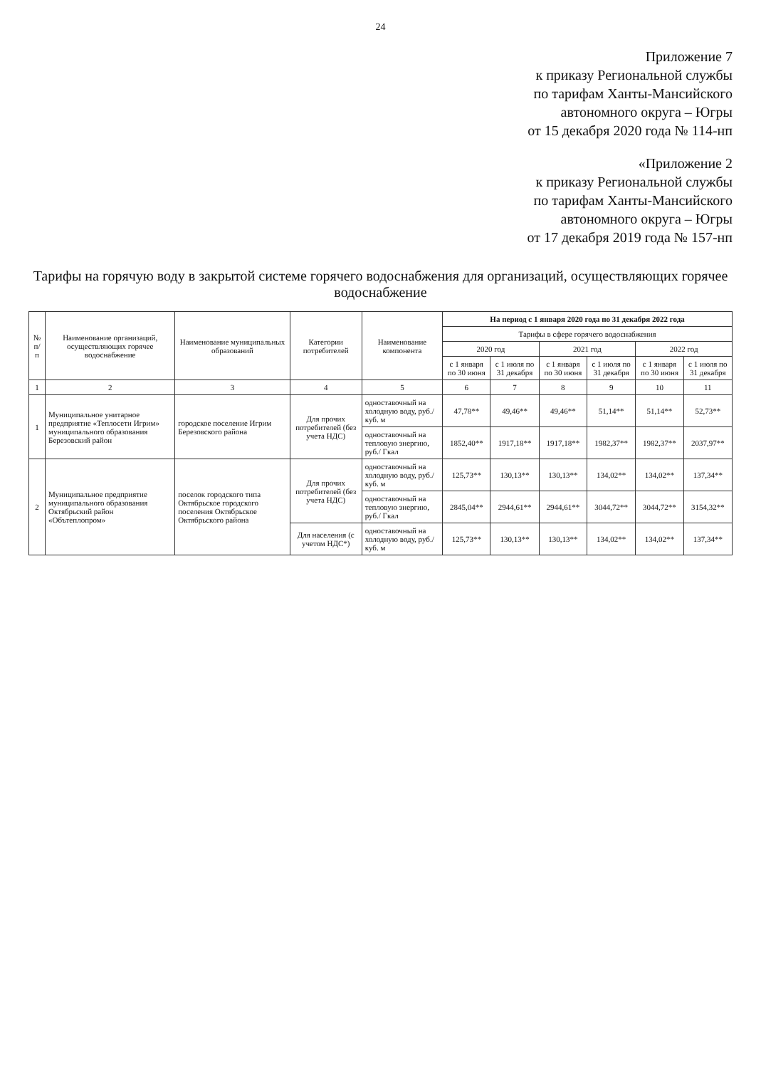24
Приложение 7
к приказу Региональной службы
по тарифам Ханты-Мансийского
автономного округа – Югры
от 15 декабря 2020 года № 114-нп
«Приложение 2
к приказу Региональной службы
по тарифам Ханты-Мансийского
автономного округа – Югры
от 17 декабря 2019 года № 157-нп
Тарифы на горячую воду в закрытой системе горячего водоснабжения для организаций, осуществляющих горячее водоснабжение
| № п/п | Наименование организаций, осуществляющих горячее водоснабжение | Наименование муниципальных образований | Категории потребителей | Наименование компонента | На период с 1 января 2020 года по 31 декабря 2022 года | | | | | |
| --- | --- | --- | --- | --- | --- | --- | --- | --- | --- | --- |
| | | | | | Тарифы в сфере горячего водоснабжения | | | | | |
| | | | | | 2020 год | | 2021 год | | 2022 год | |
| | | | | | с 1 января по 30 июня | с 1 июля по 31 декабря | с 1 января по 30 июня | с 1 июля по 31 декабря | с 1 января по 30 июня | с 1 июля по 31 декабря |
| 1 | 2 | 3 | 4 | 5 | 6 | 7 | 8 | 9 | 10 | 11 |
| 1 | Муниципальное унитарное предприятие «Теплосети Игрим» муниципального образования Березовский район | городское поселение Игрим Березовского района | Для прочих потребителей (без учета НДС) | одноставочный на холодную воду, руб./куб. м | 47,78** | 49,46** | 49,46** | 51,14** | 51,14** | 52,73** |
| | | | | одноставочный на тепловую энергию, руб./ Гкал | 1852,40** | 1917,18** | 1917,18** | 1982,37** | 1982,37** | 2037,97** |
| 2 | Муниципальное предприятие муниципального образования Октябрьский район «Обътеплопром» | поселок городского типа Октябрьское городского поселения Октябрьское Октябрьского района | Для прочих потребителей (без учета НДС) | одноставочный на холодную воду, руб./куб. м | 125,73** | 130,13** | 130,13** | 134,02** | 134,02** | 137,34** |
| | | | | одноставочный на тепловую энергию, руб./ Гкал | 2845,04** | 2944,61** | 2944,61** | 3044,72** | 3044,72** | 3154,32** |
| | | | Для населения (с учетом НДС*) | одноставочный на холодную воду, руб./куб. м | 125,73** | 130,13** | 130,13** | 134,02** | 134,02** | 137,34** |